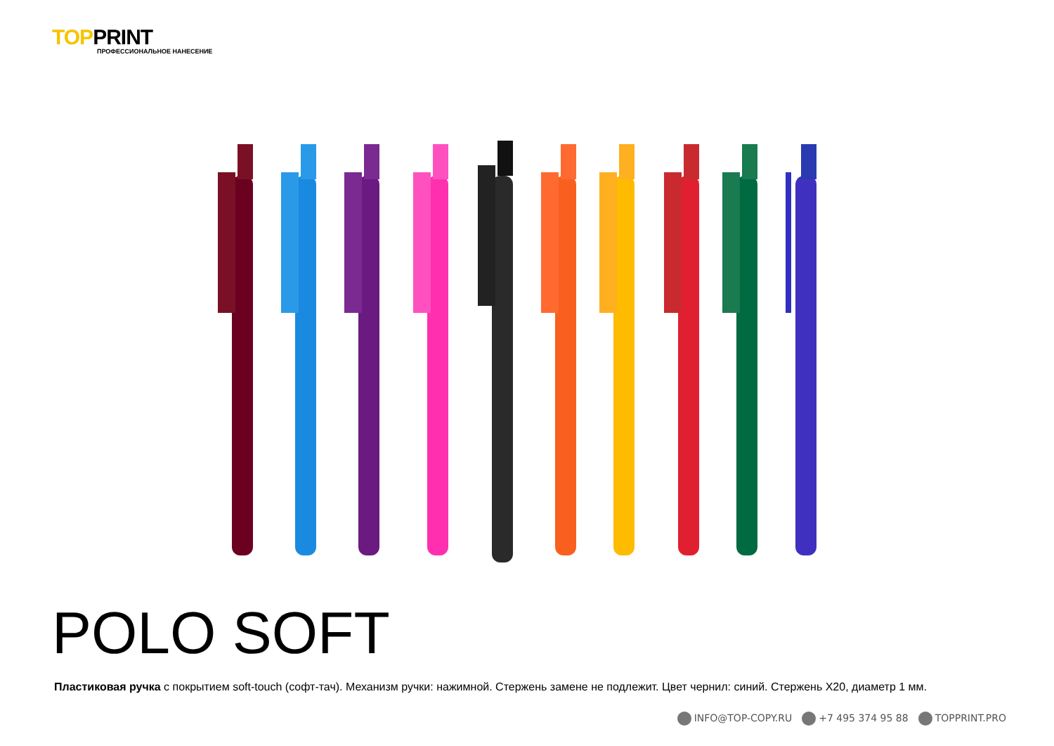TOPPRINT
ПРОФЕССИОНАЛЬНОЕ НАНЕСЕНИЕ
POLO SOFT
Пластиковая ручка с покрытием soft-touch (софт-тач). Механизм ручки: нажимной. Стержень замене не подлежит. Цвет чернил: синий. Стержень X20, диаметр 1 мм.
INFO@TOP-COPY.RU +7 495 374 95 88 TOPPRINT.PRO